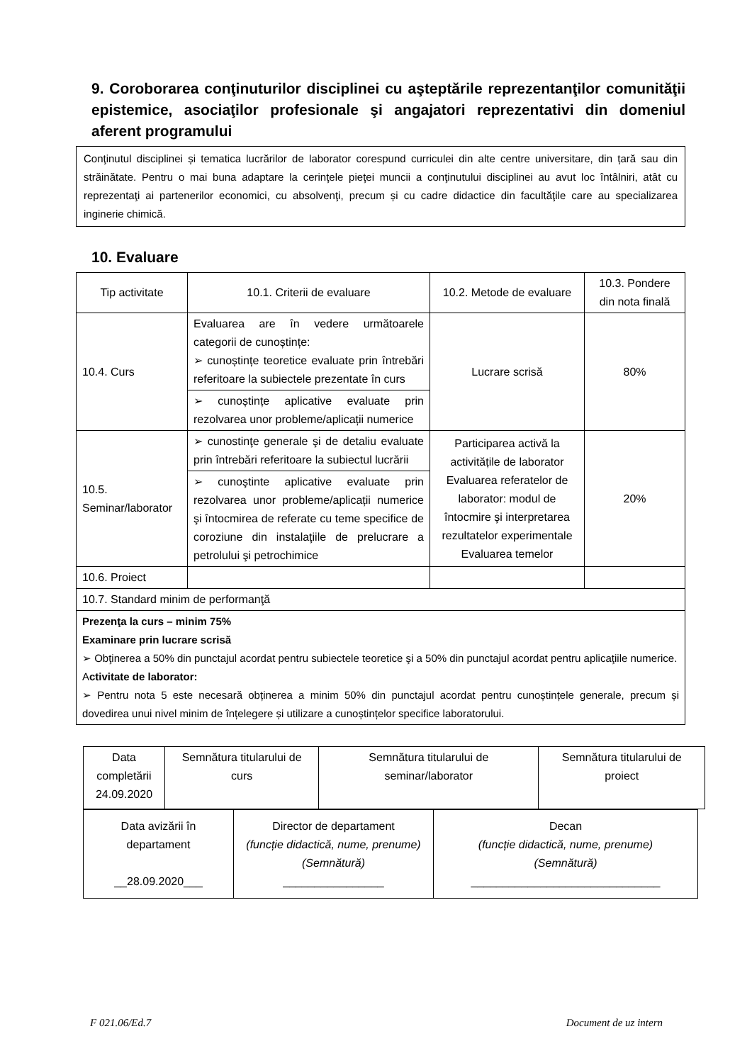9. Coroborarea conţinuturilor disciplinei cu aşteptările reprezentanţilor comunităţii epistemice, asociaţilor profesionale şi angajatori reprezentativi din domeniul aferent programului
Conţinutul disciplinei și tematica lucrărilor de laborator corespund curriculei din alte centre universitare, din țară sau din străinătate. Pentru o mai buna adaptare la cerinţele pieţei muncii a conţinutului disciplinei au avut loc întâlniri, atât cu reprezentaţi ai partenerilor economici, cu absolvenţi, precum și cu cadre didactice din facultăţile care au specializarea inginerie chimică.
10. Evaluare
| Tip activitate | 10.1. Criterii de evaluare | 10.2. Metode de evaluare | 10.3. Pondere din nota finală |
| 10.4. Curs | Evaluarea are în vedere următoarele categorii de cunoștințe: ➢ cunoștințe teoretice evaluate prin întrebări referitoare la subiectele prezentate în curs | Lucrare scrisă | 80% |
| | ➢ cunoștințe aplicative evaluate prin rezolvarea unor probleme/aplicații numerice | | |
| 10.5. Seminar/laborator | ➢ cunostinţe generale şi de detaliu evaluate prin întrebări referitoare la subiectul lucrării | Participarea activă la activitățile de laborator Evaluarea referatelor de laborator: modul de întocmire şi interpretarea rezultatelor experimentale Evaluarea temelor | 20% |
| | ➢ cunoştinte aplicative evaluate prin rezolvarea unor probleme/aplicații numerice şi întocmirea de referate cu teme specifice de coroziune din instalaţiile de prelucrare a petrolului şi petrochimice | | |
| 10.6. Proiect | | | |
| 10.7. Standard minim de performanţă | | | |
| Prezenţa la curs – minim 75% Examinare prin lucrare scrisă ➢ Obţinerea a 50% din punctajul acordat pentru subiectele teoretice şi a 50% din punctajul acordat pentru aplicaţiile numerice. A ctivitate de laborator: ➢ Pentru nota 5 este necesară obținerea a minim 50% din punctajul acordat pentru cunoștințele generale, precum și dovedirea unui nivel minim de înțelegere și utilizare a cunoștințelor specifice laboratorului. | | | |
| Data completării 24.09.2020 | Semnătura titularului de curs | Semnătura titularului de seminar/laborator | Semnătura titularului de proiect |
| Data avizării în departament __28.09.2020___ | Director de departament (funcție didactică, nume, prenume) (Semnătură) ________________ | Decan (funcție didactică, nume, prenume) (Semnătură) ______________________________ |
F 021.06/Ed.7 Document de uz intern